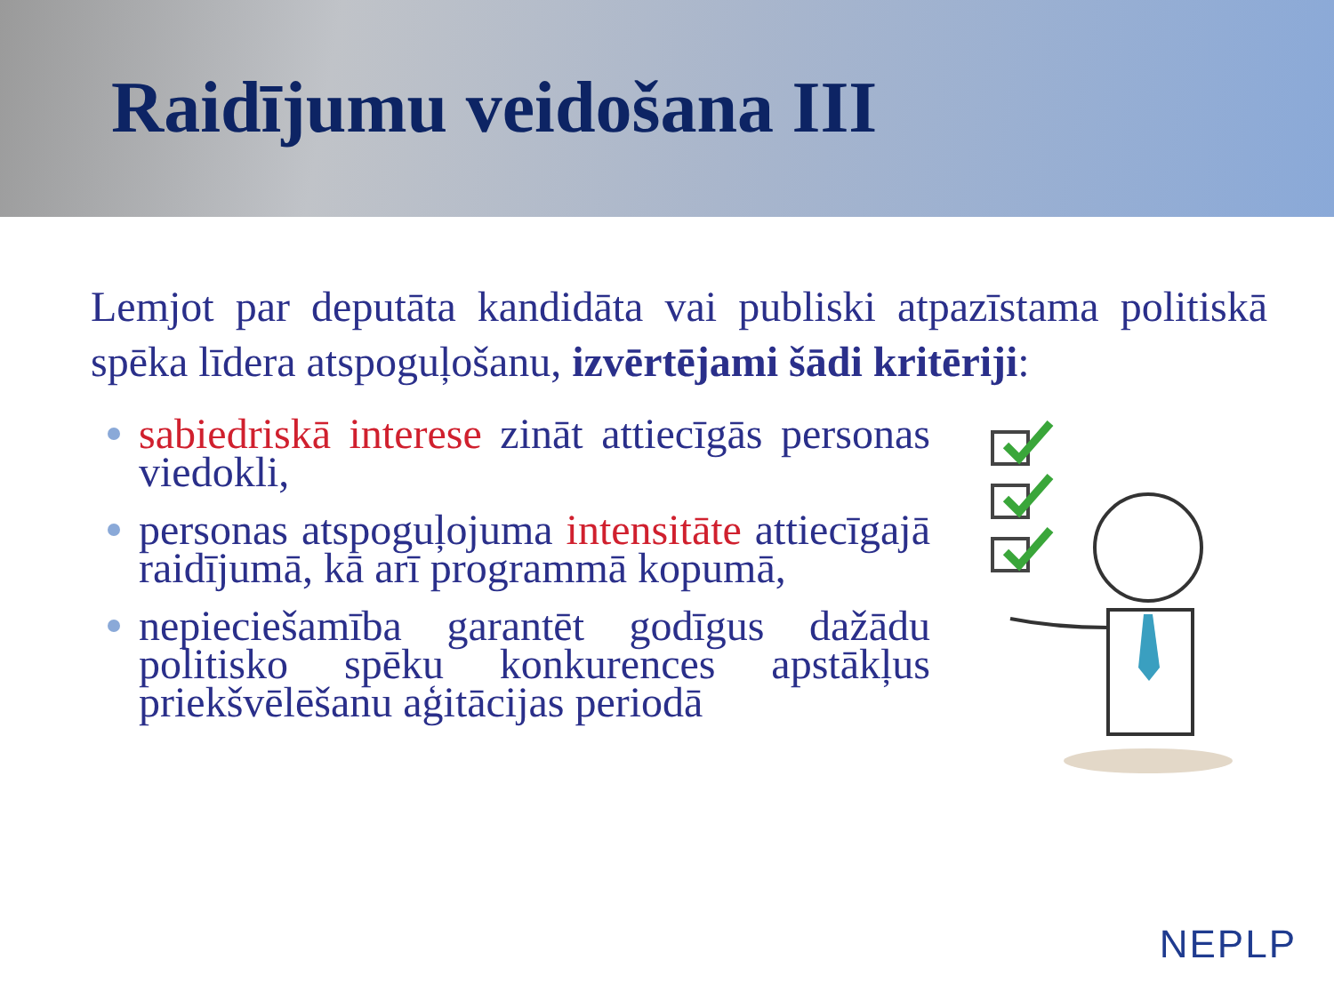Raidījumu veidošana III
Lemjot par deputāta kandidāta vai publiski atpazīstama politiskā spēka līdera atspoguļošanu, izvērtējami šādi kritēriji:
sabiedriskā interese zināt attiecīgās personas viedokli,
personas atspoguļojuma intensitāte attiecīgajā raidījumā, kā arī programmā kopumā,
nepieciešamība garantēt godīgus dažādu politisko spēku konkurences apstākļus priekšvēlēšanu aģitācijas periodā
NEPLP